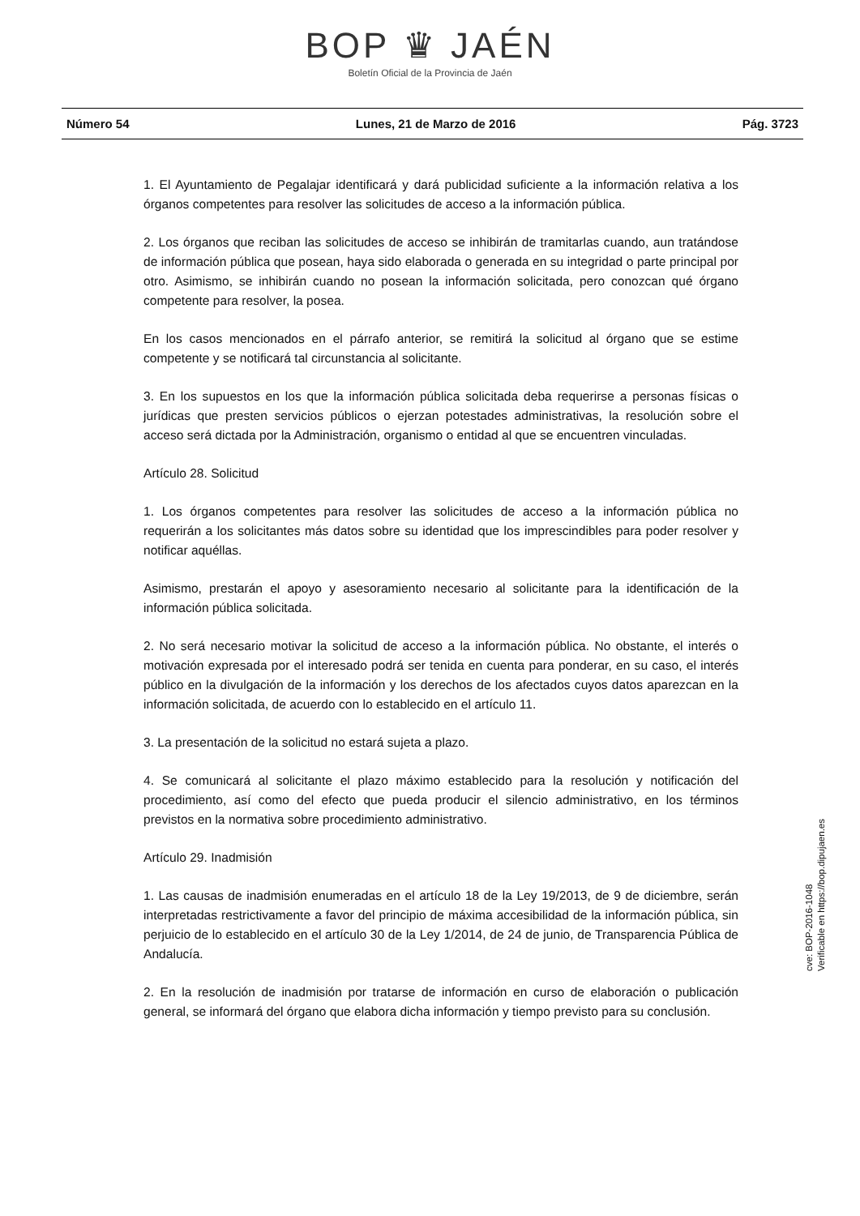BOP ♛ JAÉN
Boletín Oficial de la Provincia de Jaén
Número 54 Lunes, 21 de Marzo de 2016 Pág. 3723
1. El Ayuntamiento de Pegalajar identificará y dará publicidad suficiente a la información relativa a los órganos competentes para resolver las solicitudes de acceso a la información pública.
2. Los órganos que reciban las solicitudes de acceso se inhibirán de tramitarlas cuando, aun tratándose de información pública que posean, haya sido elaborada o generada en su integridad o parte principal por otro. Asimismo, se inhibirán cuando no posean la información solicitada, pero conozcan qué órgano competente para resolver, la posea.
En los casos mencionados en el párrafo anterior, se remitirá la solicitud al órgano que se estime competente y se notificará tal circunstancia al solicitante.
3. En los supuestos en los que la información pública solicitada deba requerirse a personas físicas o jurídicas que presten servicios públicos o ejerzan potestades administrativas, la resolución sobre el acceso será dictada por la Administración, organismo o entidad al que se encuentren vinculadas.
Artículo 28. Solicitud
1. Los órganos competentes para resolver las solicitudes de acceso a la información pública no requerirán a los solicitantes más datos sobre su identidad que los imprescindibles para poder resolver y notificar aquéllas.
Asimismo, prestarán el apoyo y asesoramiento necesario al solicitante para la identificación de la información pública solicitada.
2. No será necesario motivar la solicitud de acceso a la información pública. No obstante, el interés o motivación expresada por el interesado podrá ser tenida en cuenta para ponderar, en su caso, el interés público en la divulgación de la información y los derechos de los afectados cuyos datos aparezcan en la información solicitada, de acuerdo con lo establecido en el artículo 11.
3. La presentación de la solicitud no estará sujeta a plazo.
4. Se comunicará al solicitante el plazo máximo establecido para la resolución y notificación del procedimiento, así como del efecto que pueda producir el silencio administrativo, en los términos previstos en la normativa sobre procedimiento administrativo.
Artículo 29. Inadmisión
1. Las causas de inadmisión enumeradas en el artículo 18 de la Ley 19/2013, de 9 de diciembre, serán interpretadas restrictivamente a favor del principio de máxima accesibilidad de la información pública, sin perjuicio de lo establecido en el artículo 30 de la Ley 1/2014, de 24 de junio, de Transparencia Pública de Andalucía.
2. En la resolución de inadmisión por tratarse de información en curso de elaboración o publicación general, se informará del órgano que elabora dicha información y tiempo previsto para su conclusión.
cve: BOP-2016-1048
Verificable en https://bop.dipujaen.es